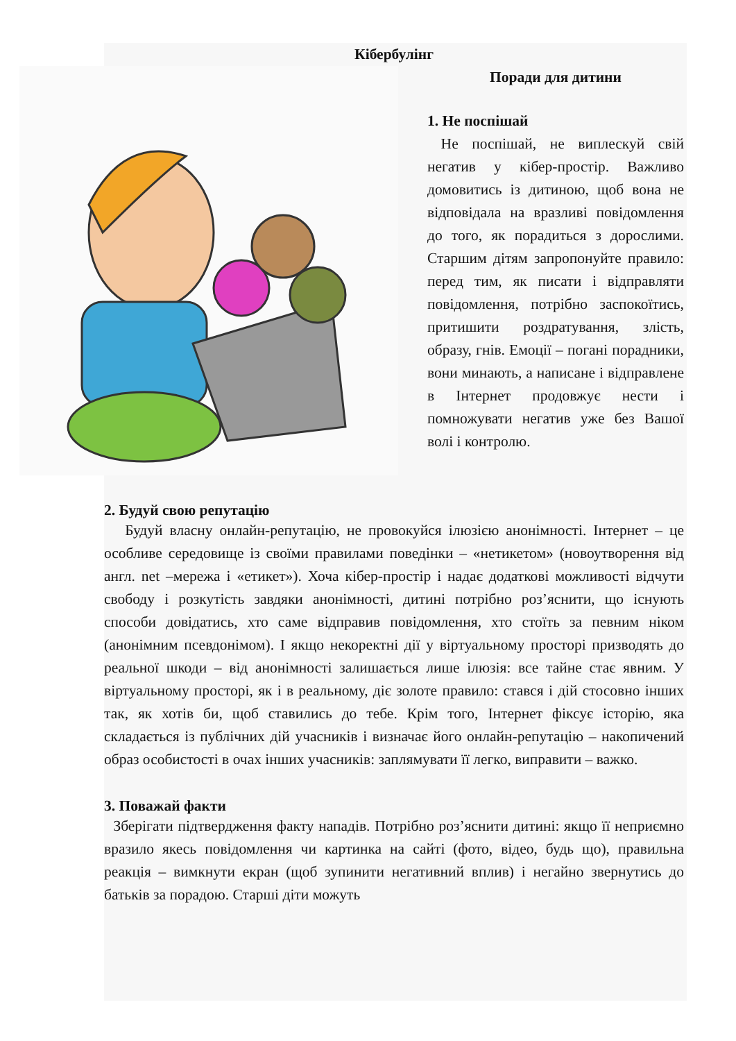Кібербулінг
Поради для дитини
1. Не поспішай
Не поспішай, не виплескуй свій негатив у кібер-простір. Важливо домовитись із дитиною, щоб вона не відповідала на вразливі повідомлення до того, як порадиться з дорослими. Старшим дітям запропонуйте правило: перед тим, як писати і відправляти повідомлення, потрібно заспокоїтись, притишити роздратування, злість, образу, гнів. Емоції – погані порадники, вони минають, а написане і відправлене в Інтернет продовжує нести і помножувати негатив уже без Вашої волі і контролю.
2. Будуй свою репутацію
Будуй власну онлайн-репутацію, не провокуйся ілюзією анонімності. Інтернет – це особливе середовище із своїми правилами поведінки – «нетикетом» (новоутворення від англ. net –мережа і «етикет»). Хоча кібер-простір і надає додаткові можливості відчути свободу і розкутість завдяки анонімності, дитині потрібно роз’яснити, що існують способи довідатись, хто саме відправив повідомлення, хто стоїть за певним ніком (анонімним псевдонімом). І якщо некоректні дії у віртуальному просторі призводять до реальної шкоди – від анонімності залишається лише ілюзія: все тайне стає явним. У віртуальному просторі, як і в реальному, діє золоте правило: стався і дій стосовно інших так, як хотів би, щоб ставились до тебе. Крім того, Інтернет фіксує історію, яка складається із публічних дій учасників і визначає його онлайн-репутацію – накопичений образ особистості в очах інших учасників: заплямувати її легко, виправити – важко.
3. Поважай факти
Зберігати підтвердження факту нападів. Потрібно роз’яснити дитині: якщо її неприємно вразило якесь повідомлення чи картинка на сайті (фото, відео, будь що), правильна реакція – вимкнути екран (щоб зупинити негативний вплив) і негайно звернутись до батьків за порадою. Старші діти можуть